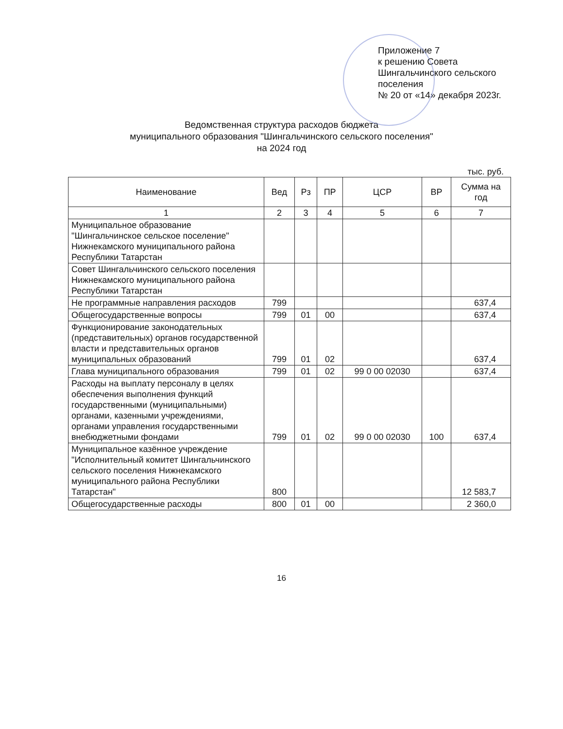Приложение 7
к решению Совета
Шингальчинского сельского
поселения
№ 20 от «14» декабря 2023г.
Ведомственная структура расходов бюджета
муниципального образования "Шингальчинского сельского поселения"
на 2024 год
тыс. руб.
| Наименование | Вед | Рз | ПР | ЦСР | ВР | Сумма на год |
| --- | --- | --- | --- | --- | --- | --- |
| 1 | 2 | 3 | 4 | 5 | 6 | 7 |
| Муниципальное образование "Шингальчинское сельское поселение" Нижнекамского муниципального района Республики Татарстан | | | | | | |
| Совет Шингальчинского сельского поселения Нижнекамского муниципального района Республики Татарстан | | | | | | |
| Не программные направления расходов | 799 | | | | | 637,4 |
| Общегосударственные вопросы | 799 | 01 | 00 | | | 637,4 |
| Функционирование законодательных (представительных) органов государственной власти и представительных органов муниципальных образований | 799 | 01 | 02 | | | 637,4 |
| Глава муниципального образования | 799 | 01 | 02 | 99 0 00 02030 | | 637,4 |
| Расходы на выплату персоналу в целях обеспечения выполнения функций государственными (муниципальными) органами, казенными учреждениями, органами управления государственными внебюджетными фондами | 799 | 01 | 02 | 99 0 00 02030 | 100 | 637,4 |
| Муниципальное казённое учреждение "Исполнительный комитет Шингальчинского сельского поселения Нижнекамского муниципального района Республики Татарстан" | 800 | | | | | 12 583,7 |
| Общегосударственные расходы | 800 | 01 | 00 | | | 2 360,0 |
16